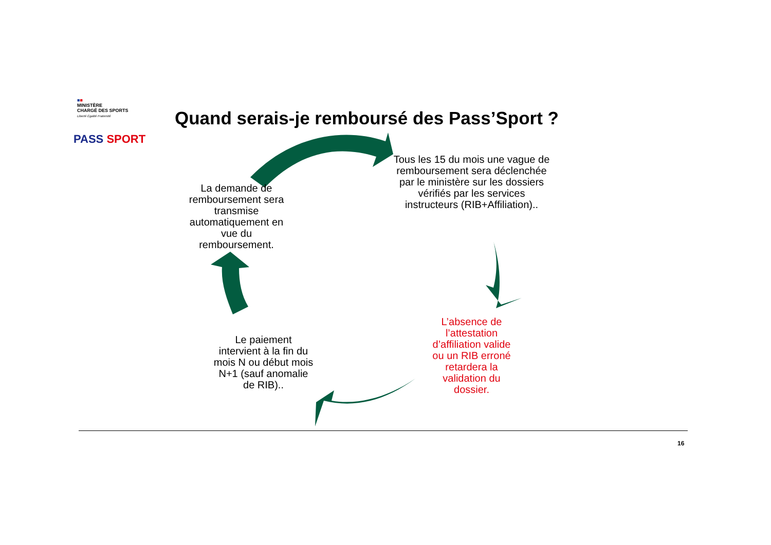■■
MINISTÈRE
CHARGÉ DES SPORTS
Liberté Égalité Fraternité
PASS SPORT
Quand serais-je remboursé des Pass’Sport ?
La demande de remboursement sera transmise automatiquement en vue du remboursement.
Tous les 15 du mois une vague de remboursement sera déclenchée par le ministère sur les dossiers vérifiés par les services instructeurs (RIB+Affiliation)..
L’absence de l’attestation d’affiliation valide ou un RIB erroné retardera la validation du dossier.
Le paiement intervient à la fin du mois N ou début mois N+1 (sauf anomalie de RIB)..
16